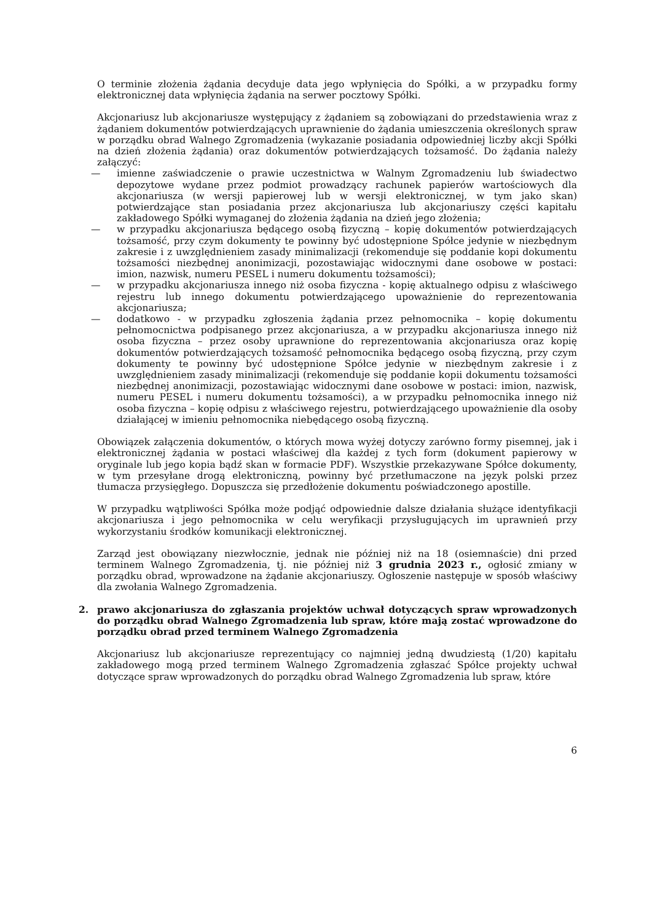O terminie złożenia żądania decyduje data jego wpłynięcia do Spółki, a w przypadku formy elektronicznej data wpłynięcia żądania na serwer pocztowy Spółki.
Akcjonariusz lub akcjonariusze występujący z żądaniem są zobowiązani do przedstawienia wraz z żądaniem dokumentów potwierdzających uprawnienie do żądania umieszczenia określonych spraw w porządku obrad Walnego Zgromadzenia (wykazanie posiadania odpowiedniej liczby akcji Spółki na dzień złożenia żądania) oraz dokumentów potwierdzających tożsamość. Do żądania należy załączyć:
— imienne zaświadczenie o prawie uczestnictwa w Walnym Zgromadzeniu lub świadectwo depozytowe wydane przez podmiot prowadzący rachunek papierów wartościowych dla akcjonariusza (w wersji papierowej lub w wersji elektronicznej, w tym jako skan) potwierdzające stan posiadania przez akcjonariusza lub akcjonariuszy części kapitału zakładowego Spółki wymaganej do złożenia żądania na dzień jego złożenia;
— w przypadku akcjonariusza będącego osobą fizyczną – kopię dokumentów potwierdzających tożsamość, przy czym dokumenty te powinny być udostępnione Spółce jedynie w niezbędnym zakresie i z uwzględnieniem zasady minimalizacji (rekomenduje się poddanie kopi dokumentu tożsamości niezbędnej anonimizacji, pozostawiając widocznymi dane osobowe w postaci: imion, nazwisk, numeru PESEL i numeru dokumentu tożsamości);
— w przypadku akcjonariusza innego niż osoba fizyczna - kopię aktualnego odpisu z właściwego rejestru lub innego dokumentu potwierdzającego upoważnienie do reprezentowania akcjonariusza;
— dodatkowo - w przypadku zgłoszenia żądania przez pełnomocnika – kopię dokumentu pełnomocnictwa podpisanego przez akcjonariusza, a w przypadku akcjonariusza innego niż osoba fizyczna – przez osoby uprawnione do reprezentowania akcjonariusza oraz kopię dokumentów potwierdzających tożsamość pełnomocnika będącego osobą fizyczną, przy czym dokumenty te powinny być udostępnione Spółce jedynie w niezbędnym zakresie i z uwzględnieniem zasady minimalizacji (rekomenduje się poddanie kopii dokumentu tożsamości niezbędnej anonimizacji, pozostawiając widocznymi dane osobowe w postaci: imion, nazwisk, numeru PESEL i numeru dokumentu tożsamości), a w przypadku pełnomocnika innego niż osoba fizyczna – kopię odpisu z właściwego rejestru, potwierdzającego upoważnienie dla osoby działającej w imieniu pełnomocnika niebędącego osobą fizyczną.
Obowiązek załączenia dokumentów, o których mowa wyżej dotyczy zarówno formy pisemnej, jak i elektronicznej żądania w postaci właściwej dla każdej z tych form (dokument papierowy w oryginale lub jego kopia bądź skan w formacie PDF). Wszystkie przekazywane Spółce dokumenty, w tym przesyłane drogą elektroniczną, powinny być przetłumaczone na język polski przez tłumacza przysięgłego. Dopuszcza się przedłożenie dokumentu poświadczonego apostille.
W przypadku wątpliwości Spółka może podjąć odpowiednie dalsze działania służące identyfikacji akcjonariusza i jego pełnomocnika w celu weryfikacji przysługujących im uprawnień przy wykorzystaniu środków komunikacji elektronicznej.
Zarząd jest obowiązany niezwłocznie, jednak nie później niż na 18 (osiemnaście) dni przed terminem Walnego Zgromadzenia, tj. nie później niż 3 grudnia 2023 r., ogłosić zmiany w porządku obrad, wprowadzone na żądanie akcjonariuszy. Ogłoszenie następuje w sposób właściwy dla zwołania Walnego Zgromadzenia.
2. prawo akcjonariusza do zgłaszania projektów uchwał dotyczących spraw wprowadzonych do porządku obrad Walnego Zgromadzenia lub spraw, które mają zostać wprowadzone do porządku obrad przed terminem Walnego Zgromadzenia
Akcjonariusz lub akcjonariusze reprezentujący co najmniej jedną dwudziestą (1/20) kapitału zakładowego mogą przed terminem Walnego Zgromadzenia zgłaszać Spółce projekty uchwał dotyczące spraw wprowadzonych do porządku obrad Walnego Zgromadzenia lub spraw, które
6